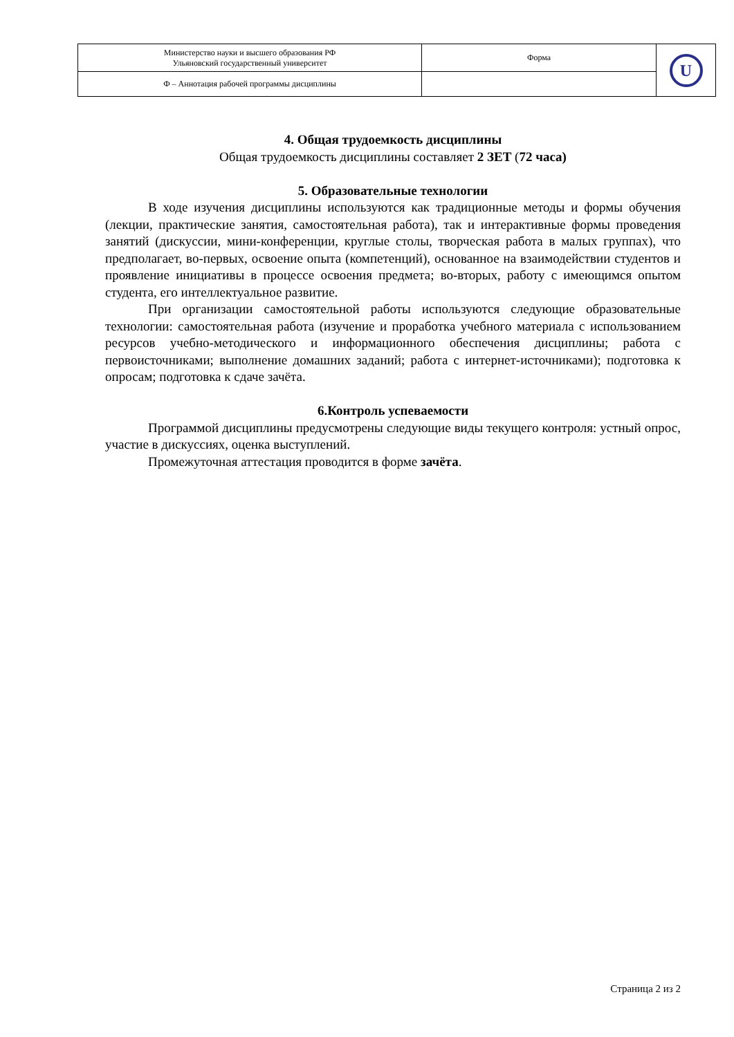| Министерство науки и высшего образования РФ Ульяновский государственный университет | Форма | U |
| Ф – Аннотация рабочей программы дисциплины | | |
4. Общая трудоемкость дисциплины
Общая трудоемкость дисциплины составляет 2 ЗЕТ (72 часа)
5. Образовательные технологии
В ходе изучения дисциплины используются как традиционные методы и формы обучения (лекции, практические занятия, самостоятельная работа), так и интерактивные формы проведения занятий (дискуссии, мини-конференции, круглые столы, творческая работа в малых группах), что предполагает, во-первых, освоение опыта (компетенций), основанное на взаимодействии студентов и проявление инициативы в процессе освоения предмета; во-вторых, работу с имеющимся опытом студента, его интеллектуальное развитие.
При организации самостоятельной работы используются следующие образовательные технологии: самостоятельная работа (изучение и проработка учебного материала с использованием ресурсов учебно-методического и информационного обеспечения дисциплины; работа с первоисточниками; выполнение домашних заданий; работа с интернет-источниками); подготовка к опросам; подготовка к сдаче зачёта.
6.Контроль успеваемости
Программой дисциплины предусмотрены следующие виды текущего контроля: устный опрос, участие в дискуссиях, оценка выступлений.
Промежуточная аттестация проводится в форме зачёта.
Страница 2 из 2